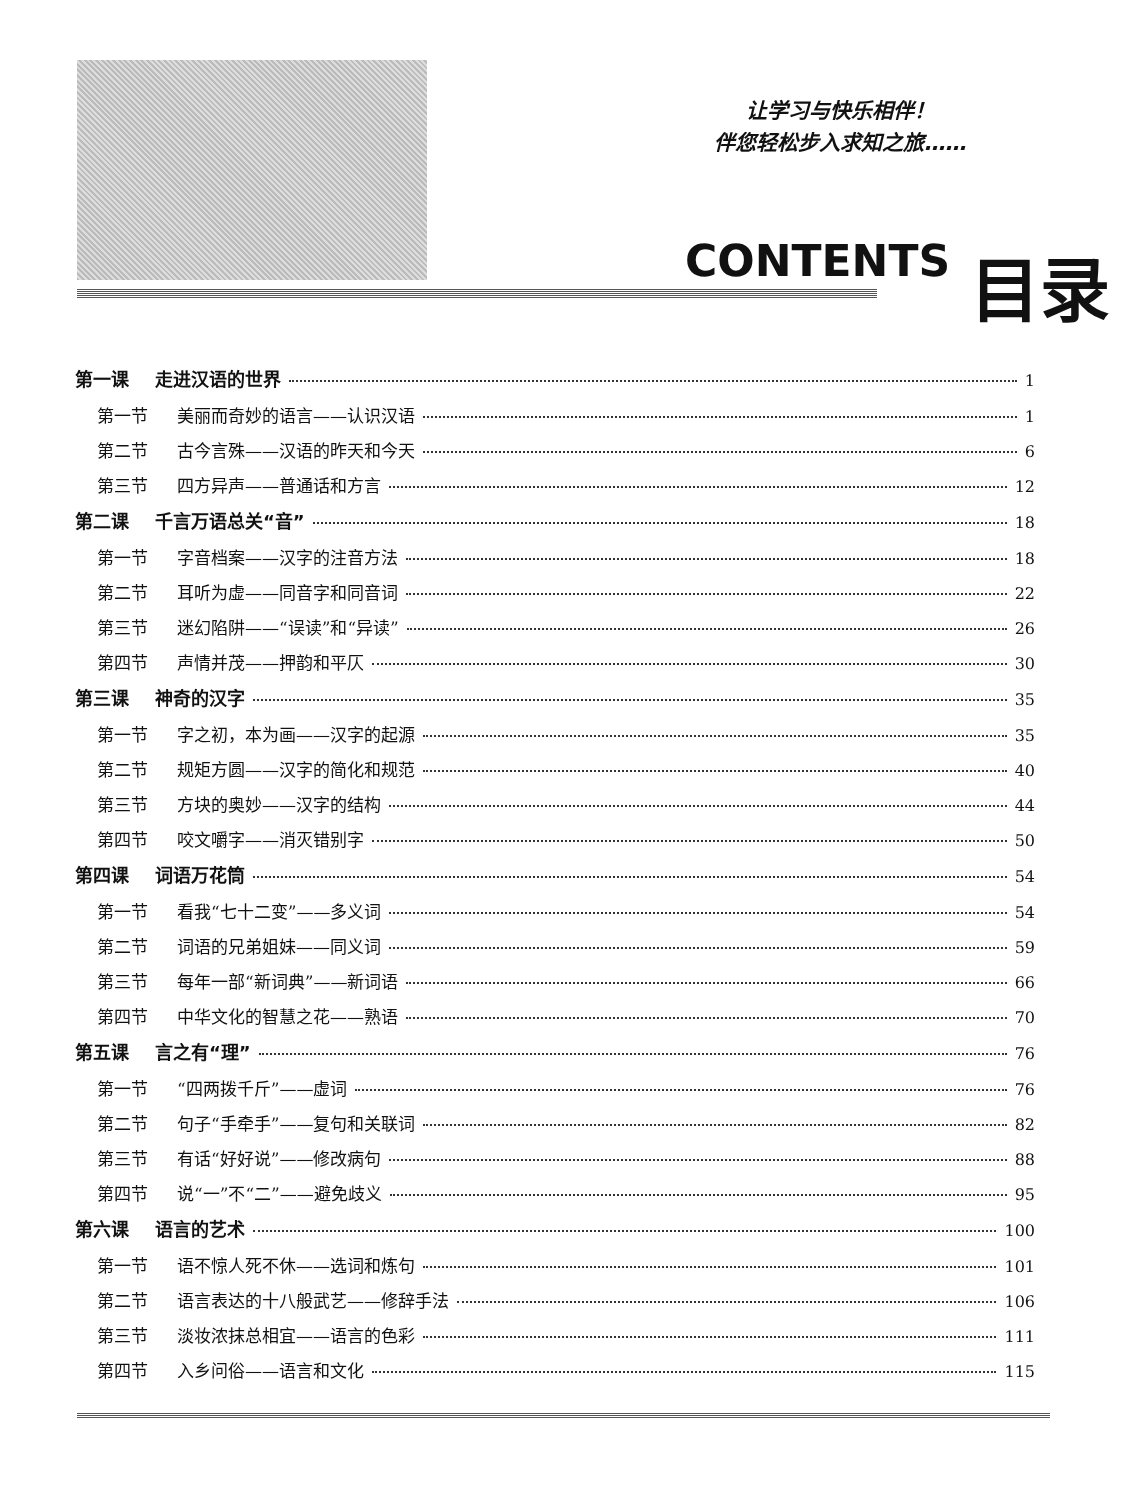让学习与快乐相伴！
伴您轻松步入求知之旅……
CONTENTS 目录
第一课 走进汉语的世界 1
第一节 美丽而奇妙的语言——认识汉语 1
第二节 古今言殊——汉语的昨天和今天 6
第三节 四方异声——普通话和方言 12
第二课 千言万语总关“音” 18
第一节 字音档案——汉字的注音方法 18
第二节 耳听为虚——同音字和同音词 22
第三节 迷幻陷阱——“误读”和“异读” 26
第四节 声情并茂——押韵和平仄 30
第三课 神奇的汉字 35
第一节 字之初，本为画——汉字的起源 35
第二节 规矩方圆——汉字的简化和规范 40
第三节 方块的奥妙——汉字的结构 44
第四节 咬文嚼字——消灭错别字 50
第四课 词语万花筒 54
第一节 看我“七十二变”——多义词 54
第二节 词语的兄弟姐妹——同义词 59
第三节 每年一部“新词典”——新词语 66
第四节 中华文化的智慧之花——熟语 70
第五课 言之有“理” 76
第一节 “四两拨千斤”——虚词 76
第二节 句子“手牵手”——复句和关联词 82
第三节 有话“好好说”——修改病句 88
第四节 说“一”不“二”——避免歧义 95
第六课 语言的艺术 100
第一节 语不惊人死不休——选词和炼句 101
第二节 语言表达的十八般武艺——修辞手法 106
第三节 淡妆浓抹总相宜——语言的色彩 111
第四节 入乡问俗——语言和文化 115